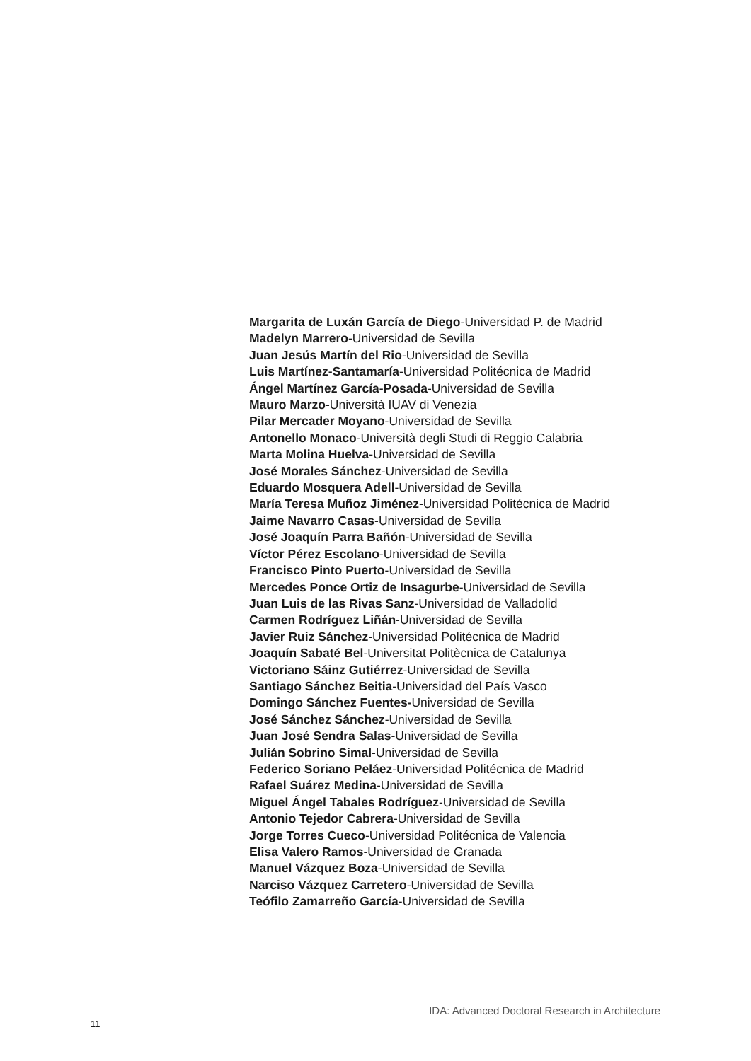Margarita de Luxán García de Diego-Universidad P. de Madrid
Madelyn Marrero-Universidad de Sevilla
Juan Jesús Martín del Rio-Universidad de Sevilla
Luis Martínez-Santamaría-Universidad Politécnica de Madrid
Ángel Martínez García-Posada-Universidad de Sevilla
Mauro Marzo-Università IUAV di Venezia
Pilar Mercader Moyano-Universidad de Sevilla
Antonello Monaco-Università degli Studi di Reggio Calabria
Marta Molina Huelva-Universidad de Sevilla
José Morales Sánchez-Universidad de Sevilla
Eduardo Mosquera Adell-Universidad de Sevilla
María Teresa Muñoz Jiménez-Universidad Politécnica de Madrid
Jaime Navarro Casas-Universidad de Sevilla
José Joaquín Parra Bañón-Universidad de Sevilla
Víctor Pérez Escolano-Universidad de Sevilla
Francisco Pinto Puerto-Universidad de Sevilla
Mercedes Ponce Ortiz de Insagurbe-Universidad de Sevilla
Juan Luis de las Rivas Sanz-Universidad de Valladolid
Carmen Rodríguez Liñán-Universidad de Sevilla
Javier Ruiz Sánchez-Universidad Politécnica de Madrid
Joaquín Sabaté Bel-Universitat Politècnica de Catalunya
Victoriano Sáinz Gutiérrez-Universidad de Sevilla
Santiago Sánchez Beitia-Universidad del País Vasco
Domingo Sánchez Fuentes-Universidad de Sevilla
José Sánchez Sánchez-Universidad de Sevilla
Juan José Sendra Salas-Universidad de Sevilla
Julián Sobrino Simal-Universidad de Sevilla
Federico Soriano Peláez-Universidad Politécnica de Madrid
Rafael Suárez Medina-Universidad de Sevilla
Miguel Ángel Tabales Rodríguez-Universidad de Sevilla
Antonio Tejedor Cabrera-Universidad de Sevilla
Jorge Torres Cueco-Universidad Politécnica de Valencia
Elisa Valero Ramos-Universidad de Granada
Manuel Vázquez Boza-Universidad de Sevilla
Narciso Vázquez Carretero-Universidad de Sevilla
Teófilo Zamarreño García-Universidad de Sevilla
IDA: Advanced Doctoral Research in Architecture
11